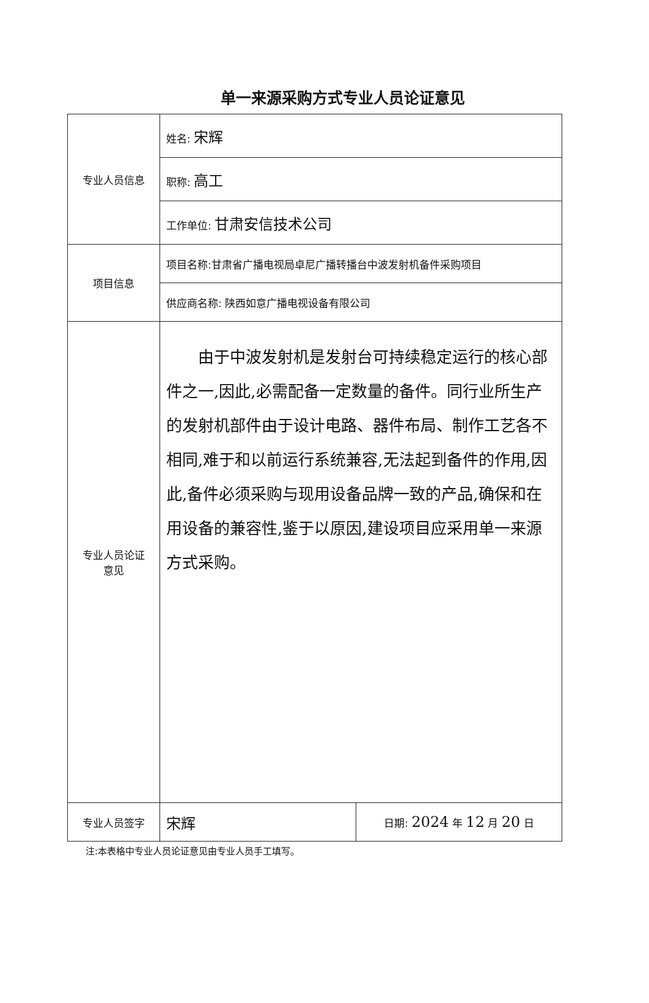单一来源采购方式专业人员论证意见
| 专业人员信息 | 姓名: 宋辉 | |
| | 职称: 高工 | |
| | 工作单位: 甘肃安信技术公司 | |
| 项目信息 | 项目名称:甘肃省广播电视局卓尼广播转播台中波发射机备件采购项目 | |
| | 供应商名称: 陕西如意广播电视设备有限公司 | |
| 专业人员论证 意见 | 由于中波发射机是发射台可持续稳定运行的核心部件之一,因此,必需配备一定数量的备件。同行业所生产的发射机部件由于设计电路、器件布局、制作工艺各不相同,难于和以前运行系统兼容,无法起到备件的作用,因此,备件必须采购与现用设备品牌一致的产品,确保和在用设备的兼容性,鉴于以原因,建设项目应采用单一来源方式采购。 | |
| 专业人员签字 | 宋辉 | 日期: 2024 年 12 月 20 日 |
注:本表格中专业人员论证意见由专业人员手工填写。